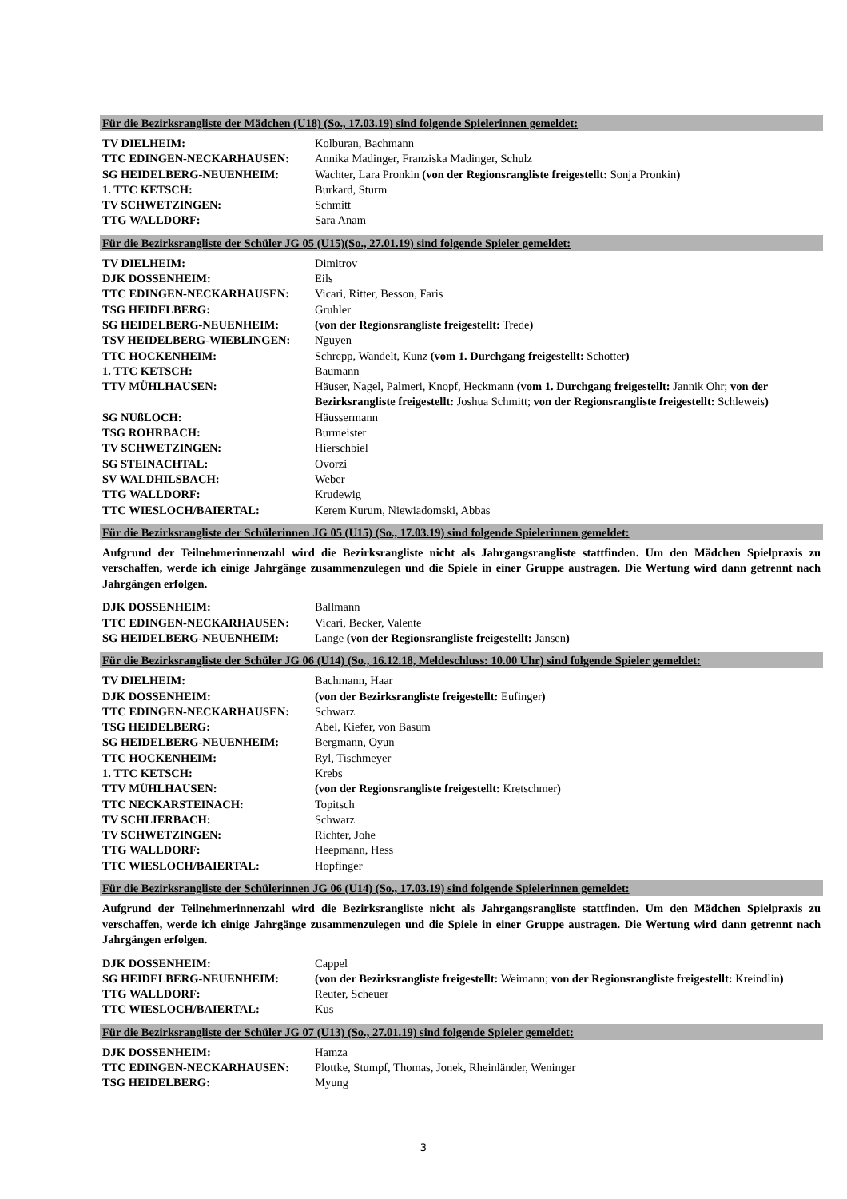Für die Bezirksrangliste der Mädchen (U18) (So., 17.03.19) sind folgende Spielerinnen gemeldet:
| TV DIELHEIM: | Kolburan, Bachmann |
| TTC EDINGEN-NECKARHAUSEN: | Annika Madinger, Franziska Madinger, Schulz |
| SG HEIDELBERG-NEUENHEIM: | Wachter, Lara Pronkin (von der Regionsrangliste freigestellt: Sonja Pronkin ) |
| 1. TTC KETSCH: | Burkard, Sturm |
| TV SCHWETZINGEN: | Schmitt |
| TTG WALLDORF: | Sara Anam |
Für die Bezirksrangliste der Schüler JG 05 (U15)(So., 27.01.19) sind folgende Spieler gemeldet:
| TV DIELHEIM: | Dimitrov |
| DJK DOSSENHEIM: | Eils |
| TTC EDINGEN-NECKARHAUSEN: | Vicari, Ritter, Besson, Faris |
| TSG HEIDELBERG: | Gruhler |
| SG HEIDELBERG-NEUENHEIM: | (von der Regionsrangliste freigestellt: Trede ) |
| TSV HEIDELBERG-WIEBLINGEN: | Nguyen |
| TTC HOCKENHEIM: | Schrepp, Wandelt, Kunz (vom 1. Durchgang freigestellt: Schotter ) |
| 1. TTC KETSCH: | Baumann |
| TTV MÜHLHAUSEN: | Häuser, Nagel, Palmeri, Knopf, Heckmann (vom 1. Durchgang freigestellt: Jannik Ohr; von der Bezirksrangliste freigestellt: Joshua Schmitt; von der Regionsrangliste freigestellt: Schleweis ) |
| SG NUßLOCH: | Häussermann |
| TSG ROHRBACH: | Burmeister |
| TV SCHWETZINGEN: | Hierschbiel |
| SG STEINACHTAL: | Ovorzi |
| SV WALDHILSBACH: | Weber |
| TTG WALLDORF: | Krudewig |
| TTC WIESLOCH/BAIERTAL: | Kerem Kurum, Niewiadomski, Abbas |
Für die Bezirksrangliste der Schülerinnen JG 05 (U15) (So., 17.03.19) sind folgende Spielerinnen gemeldet:
Aufgrund der Teilnehmerinnenzahl wird die Bezirksrangliste nicht als Jahrgangsrangliste stattfinden. Um den Mädchen Spielpraxis zu verschaffen, werde ich einige Jahrgänge zusammenzulegen und die Spiele in einer Gruppe austragen. Die Wertung wird dann getrennt nach Jahrgängen erfolgen.
| DJK DOSSENHEIM: | Ballmann |
| TTC EDINGEN-NECKARHAUSEN: | Vicari, Becker, Valente |
| SG HEIDELBERG-NEUENHEIM: | Lange (von der Regionsrangliste freigestellt: Jansen ) |
Für die Bezirksrangliste der Schüler JG 06 (U14) (So., 16.12.18, Meldeschluss: 10.00 Uhr) sind folgende Spieler gemeldet:
| TV DIELHEIM: | Bachmann, Haar |
| DJK DOSSENHEIM: | (von der Bezirksrangliste freigestellt: Eufinger ) |
| TTC EDINGEN-NECKARHAUSEN: | Schwarz |
| TSG HEIDELBERG: | Abel, Kiefer, von Basum |
| SG HEIDELBERG-NEUENHEIM: | Bergmann, Oyun |
| TTC HOCKENHEIM: | Ryl, Tischmeyer |
| 1. TTC KETSCH: | Krebs |
| TTV MÜHLHAUSEN: | (von der Regionsrangliste freigestellt: Kretschmer ) |
| TTC NECKARSTEINACH: | Topitsch |
| TV SCHLIERBACH: | Schwarz |
| TV SCHWETZINGEN: | Richter, Johe |
| TTG WALLDORF: | Heepmann, Hess |
| TTC WIESLOCH/BAIERTAL: | Hopfinger |
Für die Bezirksrangliste der Schülerinnen JG 06 (U14) (So., 17.03.19) sind folgende Spielerinnen gemeldet:
Aufgrund der Teilnehmerinnenzahl wird die Bezirksrangliste nicht als Jahrgangsrangliste stattfinden. Um den Mädchen Spielpraxis zu verschaffen, werde ich einige Jahrgänge zusammenzulegen und die Spiele in einer Gruppe austragen. Die Wertung wird dann getrennt nach Jahrgängen erfolgen.
| DJK DOSSENHEIM: | Cappel |
| SG HEIDELBERG-NEUENHEIM: | (von der Bezirksrangliste freigestellt: Weimann; von der Regionsrangliste freigestellt: Kreindlin ) |
| TTG WALLDORF: | Reuter, Scheuer |
| TTC WIESLOCH/BAIERTAL: | Kus |
Für die Bezirksrangliste der Schüler JG 07 (U13) (So., 27.01.19) sind folgende Spieler gemeldet:
| DJK DOSSENHEIM: | Hamza |
| TTC EDINGEN-NECKARHAUSEN: | Plottke, Stumpf, Thomas, Jonek, Rheinländer, Weninger |
| TSG HEIDELBERG: | Myung |
3